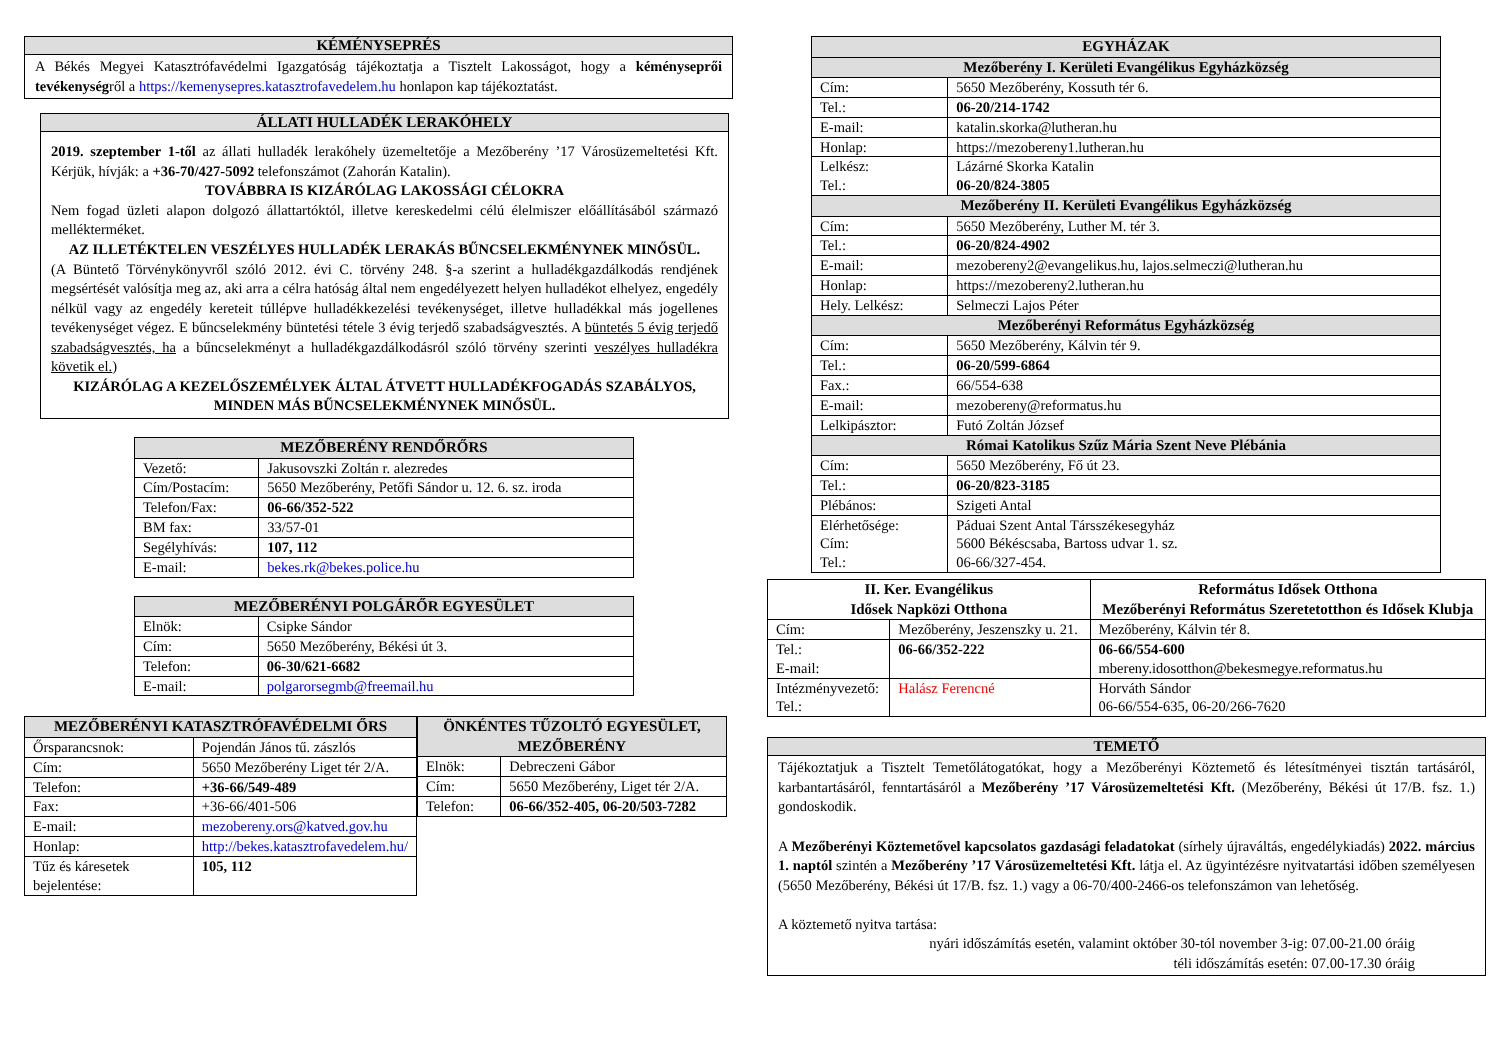KÉMÉNYSEPRÉS
A Békés Megyei Katasztrófavédelmi Igazgatóság tájékoztatja a Tisztelt Lakosságot, hogy a kéményseprői tevékenységről a https://kemenysepres.katasztrofavedelem.hu honlapon kap tájékoztatást.
ÁLLATI HULLADÉK LERAKÓHELY
2019. szeptember 1-től az állati hulladék lerakóhely üzemeltetője a Mezőberény ’17 Városüzemeltetési Kft. Kérjük, hívják: a +36-70/427-5092 telefonszámot (Zahorán Katalin).
TOVÁBBRA IS KIZÁRÓLAG LAKOSSÁGI CÉLOKRA
Nem fogad üzleti alapon dolgozó állattartóktól, illetve kereskedelmi célú élelmiszer előállításából származó mellékterméket.
AZ ILLETÉKTELEN VESZÉLYES HULLADÉK LERAKÁS BŰNCSELEKMÉNYNEK MINŐSÜL.
(A Büntető Törvénykönyvről szóló 2012. évi C. törvény 248. §-a szerint a hulladékgazdálkodás rendjének megsértését valósítja meg az, aki arra a célra hatóság által nem engedélyezett helyen hulladékot elhelyez, engedély nélkül vagy az engedély kereteit túllépve hulladékkezelési tevékenységet, illetve hulladékkal más jogellenes tevékenységet végez. E bűncselekmény büntetési tétele 3 évig terjedő szabadságvesztés. A büntetés 5 évig terjedő szabadságvesztés, ha a bűncselekményt a hulladékgazdálkodásról szóló törvény szerinti veszélyes hulladékra követik el.)
KIZÁRÓLAG A KEZELŐSZEMÉLYEK ÁLTAL ÁTVETT HULLADÉKFOGADÁS SZABÁLYOS, MINDEN MÁS BŰNCSELEKMÉNYNEK MINŐSÜL.
| MEZŐBERÉNY RENDŐRŐRS | |
| --- | --- |
| Vezető: | Jakusovszki Zoltán r. alezredes |
| Cím/Postacím: | 5650 Mezőberény, Petőfi Sándor u. 12. 6. sz. iroda |
| Telefon/Fax: | 06-66/352-522 |
| BM fax: | 33/57-01 |
| Segélyhívás: | 107, 112 |
| E-mail: | bekes.rk@bekes.police.hu |
| MEZŐBERÉNYI POLGÁRŐR EGYESÜLET | |
| --- | --- |
| Elnök: | Csipke Sándor |
| Cím: | 5650 Mezőberény, Békési út 3. |
| Telefon: | 06-30/621-6682 |
| E-mail: | polgarorsegmb@freemail.hu |
| MEZŐBERÉNYI KATASZTRÓFAVÉDELMI ŐRS | |
| --- | --- |
| Őrsparancsnok: | Pojendán János tű. zászlós |
| Cím: | 5650 Mezőberény Liget tér 2/A. |
| Telefon: | +36-66/549-489 |
| Fax: | +36-66/401-506 |
| E-mail: | mezobereny.ors@katved.gov.hu |
| Honlap: | http://bekes.katasztrofavedelem.hu/ |
| Tűz és káresetek bejelentése: | 105, 112 |
| ÖNKÉNTES TŰZOLTÓ EGYESÜLET, MEZŐBERÉNY | |
| --- | --- |
| Elnök: | Debreczeni Gábor |
| Cím: | 5650 Mezőberény, Liget tér 2/A. |
| Telefon: | 06-66/352-405, 06-20/503-7282 |
| EGYHÁZAK | |
| --- | --- |
| Mezőberény I. Kerületi Evangélikus Egyházközség | |
| Cím: | 5650 Mezőberény, Kossuth tér 6. |
| Tel.: | 06-20/214-1742 |
| E-mail: | katalin.skorka@lutheran.hu |
| Honlap: | https://mezobereny1.lutheran.hu |
| Lelkész: Tel.: | Lázárné Skorka Katalin 06-20/824-3805 |
| Mezőberény II. Kerületi Evangélikus Egyházközség | |
| Cím: | 5650 Mezőberény, Luther M. tér 3. |
| Tel.: | 06-20/824-4902 |
| E-mail: | mezobereny2@evangelikus.hu, lajos.selmeczi@lutheran.hu |
| Honlap: | https://mezobereny2.lutheran.hu |
| Hely. Lelkész: | Selmeczi Lajos Péter |
| Mezőberényi Református Egyházközség | |
| Cím: | 5650 Mezőberény, Kálvin tér 9. |
| Tel.: | 06-20/599-6864 |
| Fax.: | 66/554-638 |
| E-mail: | mezobereny@reformatus.hu |
| Lelkipásztor: | Futó Zoltán József |
| Római Katolikus Szűz Mária Szent Neve Plébánia | |
| Cím: | 5650 Mezőberény, Fő út 23. |
| Tel.: | 06-20/823-3185 |
| Plébános: | Szigeti Antal |
| Elérhetősége: Cím: Tel.: | Páduai Szent Antal Társszékesegyház 5600 Békéscsaba, Bartoss udvar 1. sz. 06-66/327-454. |
| II. Ker. Evangélikus Idősek Napközi Otthona | | Református Idősek Otthona Mezőberényi Református Szeretetotthon és Idősek Klubja |
| --- | --- | --- |
| Cím: | Mezőberény, Jeszenszky u. 21. | Mezőberény, Kálvin tér 8. |
| Tel.: E-mail: | 06-66/352-222 | 06-66/554-600 mbereny.idosotthon@bekesmegye.reformatus.hu |
| Intézményvezető: Tel.: | Halász Ferencné | Horváth Sándor 06-66/554-635, 06-20/266-7620 |
TEMETŐ
Tájékoztatjuk a Tisztelt Temetőlátogatókat, hogy a Mezőberényi Köztemető és létesítményei tisztán tartásáról, karbantartásáról, fenntartásáról a Mezőberény ’17 Városüzemeltetési Kft. (Mezőberény, Békési út 17/B. fsz. 1.) gondoskodik.
A Mezőberényi Köztemetővel kapcsolatos gazdasági feladatokat (sírhely újraváltás, engedélykiadás) 2022. március 1. naptól szintén a Mezőberény ’17 Városüzemeltetési Kft. látja el. Az ügyintézésre nyitvatartási időben személyesen (5650 Mezőberény, Békési út 17/B. fsz. 1.) vagy a 06-70/400-2466-os telefonszámon van lehetőség.
A köztemető nyitva tartása:
nyári időszámítás esetén, valamint október 30-tól november 3-ig: 07.00-21.00 óráig
téli időszámítás esetén: 07.00-17.30 óráig